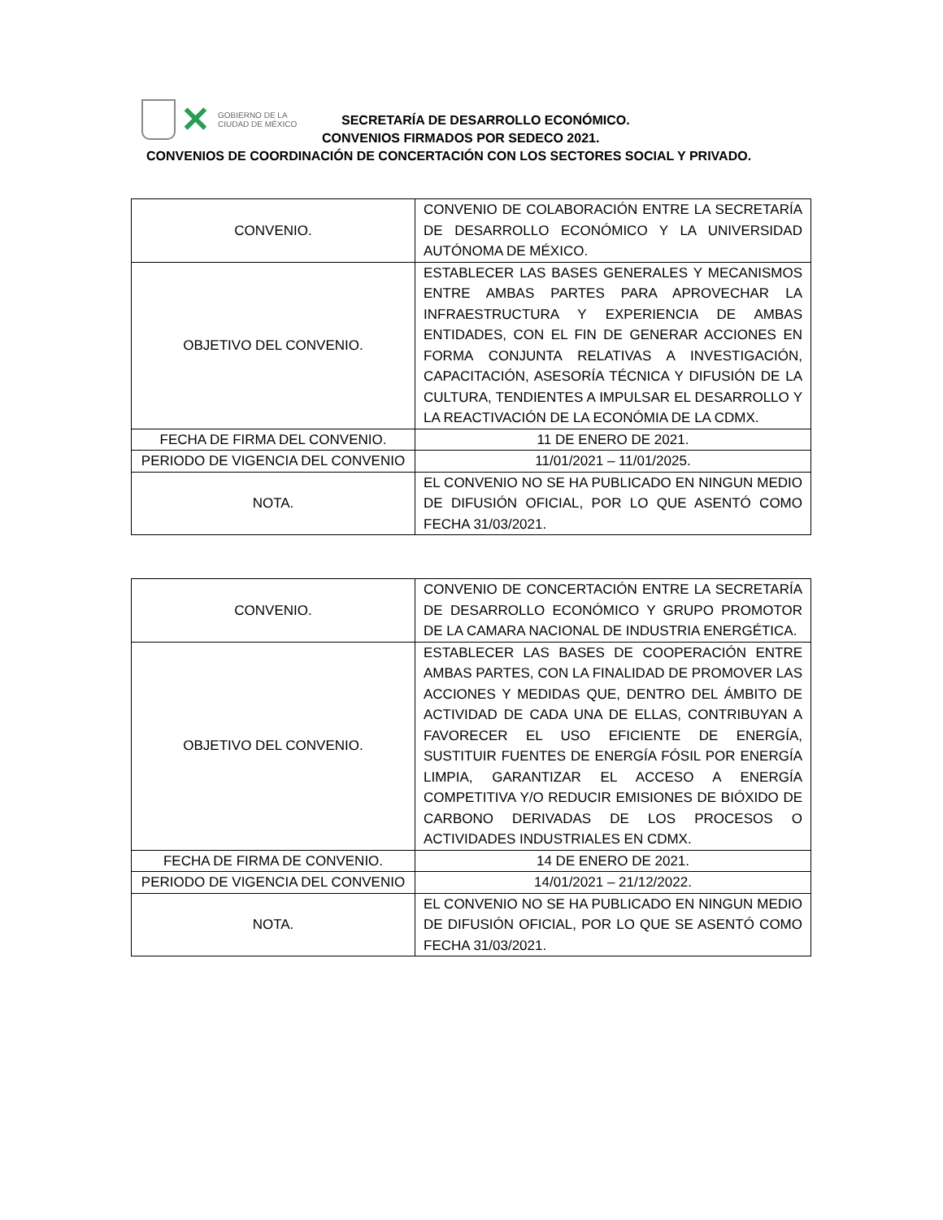✕
GOBIERNO DE LA
CIUDAD DE MÉXICO
SECRETARÍA DE DESARROLLO ECONÓMICO.
CONVENIOS FIRMADOS POR SEDECO 2021.
CONVENIOS DE COORDINACIÓN DE CONCERTACIÓN CON LOS SECTORES SOCIAL Y PRIVADO.
| CONVENIO. | CONVENIO DE COLABORACIÓN ENTRE LA SECRETARÍA DE DESARROLLO ECONÓMICO Y LA UNIVERSIDAD AUTÓNOMA DE MÉXICO. |
| OBJETIVO DEL CONVENIO. | ESTABLECER LAS BASES GENERALES Y MECANISMOS ENTRE AMBAS PARTES PARA APROVECHAR LA INFRAESTRUCTURA Y EXPERIENCIA DE AMBAS ENTIDADES, CON EL FIN DE GENERAR ACCIONES EN FORMA CONJUNTA RELATIVAS A INVESTIGACIÓN, CAPACITACIÓN, ASESORÍA TÉCNICA Y DIFUSIÓN DE LA CULTURA, TENDIENTES A IMPULSAR EL DESARROLLO Y LA REACTIVACIÓN DE LA ECONÓMIA DE LA CDMX. |
| FECHA DE FIRMA DEL CONVENIO. | 11 DE ENERO DE 2021. |
| PERIODO DE VIGENCIA DEL CONVENIO | 11/01/2021 – 11/01/2025. |
| NOTA. | EL CONVENIO NO SE HA PUBLICADO EN NINGUN MEDIO DE DIFUSIÓN OFICIAL, POR LO QUE ASENTÓ COMO FECHA 31/03/2021. |
| CONVENIO. | CONVENIO DE CONCERTACIÓN ENTRE LA SECRETARÍA DE DESARROLLO ECONÓMICO Y GRUPO PROMOTOR DE LA CAMARA NACIONAL DE INDUSTRIA ENERGÉTICA. |
| OBJETIVO DEL CONVENIO. | ESTABLECER LAS BASES DE COOPERACIÓN ENTRE AMBAS PARTES, CON LA FINALIDAD DE PROMOVER LAS ACCIONES Y MEDIDAS QUE, DENTRO DEL ÁMBITO DE ACTIVIDAD DE CADA UNA DE ELLAS, CONTRIBUYAN A FAVORECER EL USO EFICIENTE DE ENERGÍA, SUSTITUIR FUENTES DE ENERGÍA FÓSIL POR ENERGÍA LIMPIA, GARANTIZAR EL ACCESO A ENERGÍA COMPETITIVA Y/O REDUCIR EMISIONES DE BIÓXIDO DE CARBONO DERIVADAS DE LOS PROCESOS O ACTIVIDADES INDUSTRIALES EN CDMX. |
| FECHA DE FIRMA DE CONVENIO. | 14 DE ENERO DE 2021. |
| PERIODO DE VIGENCIA DEL CONVENIO | 14/01/2021 – 21/12/2022. |
| NOTA. | EL CONVENIO NO SE HA PUBLICADO EN NINGUN MEDIO DE DIFUSIÓN OFICIAL, POR LO QUE SE ASENTÓ COMO FECHA 31/03/2021. |